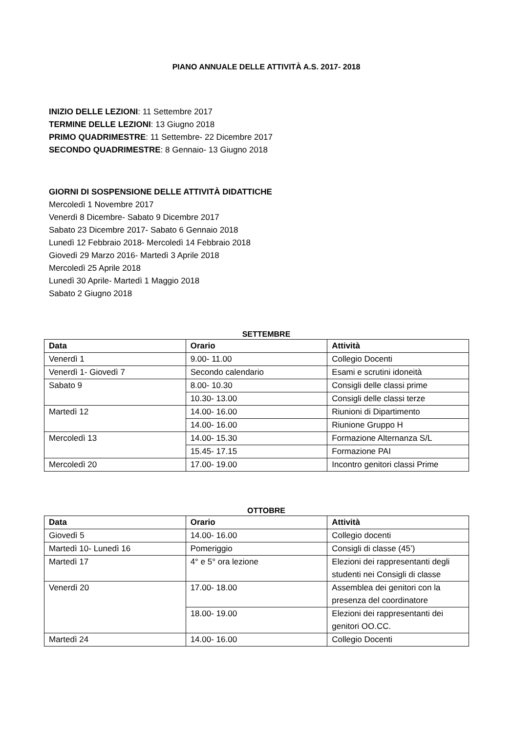PIANO ANNUALE DELLE ATTIVITÀ A.S. 2017- 2018
INIZIO DELLE LEZIONI: 11 Settembre 2017
TERMINE DELLE LEZIONI: 13 Giugno 2018
PRIMO QUADRIMESTRE: 11 Settembre- 22 Dicembre 2017
SECONDO QUADRIMESTRE: 8 Gennaio- 13 Giugno 2018
GIORNI DI SOSPENSIONE DELLE ATTIVITÀ DIDATTICHE
Mercoledì 1 Novembre 2017
Venerdì 8 Dicembre- Sabato 9 Dicembre 2017
Sabato 23 Dicembre 2017- Sabato 6 Gennaio 2018
Lunedì 12 Febbraio 2018- Mercoledì 14 Febbraio 2018
Giovedì 29 Marzo 2016- Martedì 3 Aprile 2018
Mercoledì 25 Aprile 2018
Lunedì 30 Aprile- Martedì 1 Maggio 2018
Sabato 2 Giugno 2018
SETTEMBRE
| Data | Orario | Attività |
| --- | --- | --- |
| Venerdì 1 | 9.00- 11.00 | Collegio Docenti |
| Venerdì 1- Giovedì 7 | Secondo calendario | Esami e scrutini idoneità |
| Sabato 9 | 8.00- 10.30 | Consigli delle classi prime |
| | 10.30- 13.00 | Consigli delle classi terze |
| Martedì 12 | 14.00- 16.00 | Riunioni di Dipartimento |
| | 14.00- 16.00 | Riunione Gruppo H |
| Mercoledì 13 | 14.00- 15.30 | Formazione Alternanza S/L |
| | 15.45- 17.15 | Formazione PAI |
| Mercoledì 20 | 17.00- 19.00 | Incontro genitori classi Prime |
OTTOBRE
| Data | Orario | Attività |
| --- | --- | --- |
| Giovedì 5 | 14.00- 16.00 | Collegio docenti |
| Martedì 10- Lunedì 16 | Pomeriggio | Consigli di classe (45’) |
| Martedì 17 | 4° e 5° ora lezione | Elezioni dei rappresentanti degli studenti nei Consigli di classe |
| Venerdì 20 | 17.00- 18.00 | Assemblea dei genitori con la presenza del coordinatore |
| | 18.00- 19.00 | Elezioni dei rappresentanti dei genitori OO.CC. |
| Martedì 24 | 14.00- 16.00 | Collegio Docenti |